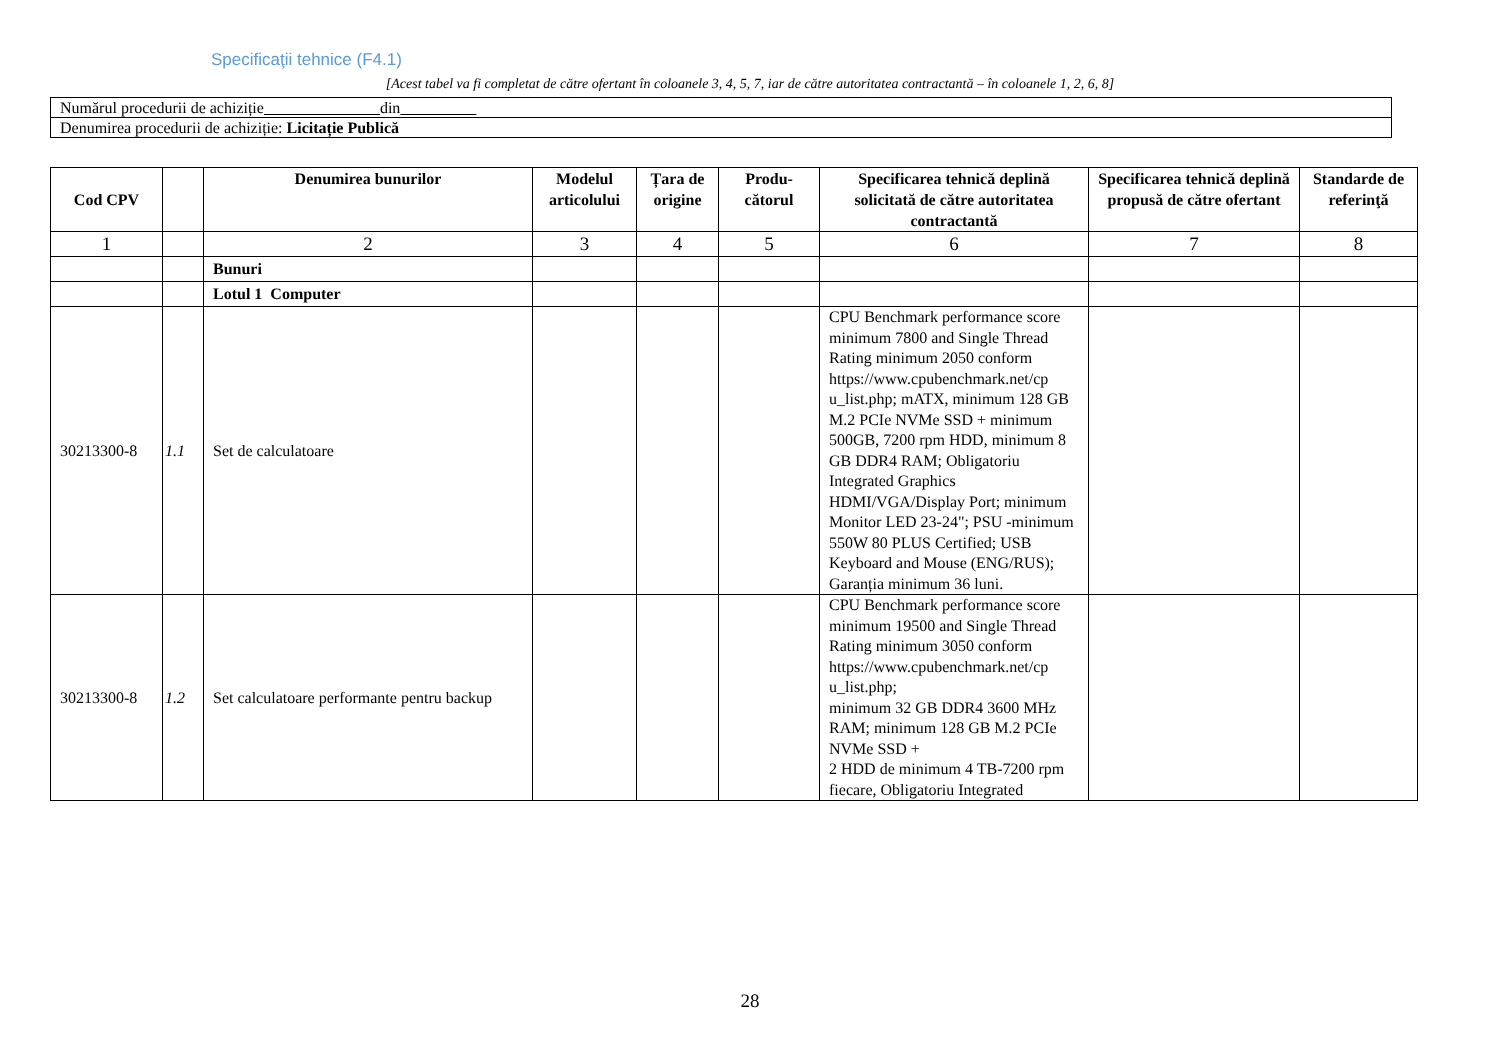Specificaţii tehnice (F4.1)
[Acest tabel va fi completat de către ofertant în coloanele 3, 4, 5, 7, iar de către autoritatea contractantă – în coloanele 1, 2, 6, 8]
| Numărul procedurii de achiziție din |
| Denumirea procedurii de achiziție: Licitație Publică |
| Cod CPV | | Denumirea bunurilor | Modelul articolului | Țara de origine | Produ-cătorul | Specificarea tehnică deplină solicitată de către autoritatea contractantă | Specificarea tehnică deplină propusă de către ofertant | Standarde de referinţă |
| --- | --- | --- | --- | --- | --- | --- | --- | --- |
| 1 | | 2 | 3 | 4 | 5 | 6 | 7 | 8 |
| | | Bunuri | | | | | | |
| | | Lotul 1 Computer | | | | | | |
| 30213300-8 | 1.1 | Set de calculatoare | | | | CPU Benchmark performance score minimum 7800 and Single Thread Rating minimum 2050 conform https://www.cpubenchmark.net/cp u_list.php; mATX, minimum 128 GB M.2 PCIe NVMe SSD + minimum 500GB, 7200 rpm HDD, minimum 8 GB DDR4 RAM; Obligatoriu Integrated Graphics HDMI/VGA/Display Port; minimum Monitor LED 23-24"; PSU -minimum 550W 80 PLUS Certified; USB Keyboard and Mouse (ENG/RUS); Garanția minimum 36 luni. | | |
| 30213300-8 | 1.2 | Set calculatoare performante pentru backup | | | | CPU Benchmark performance score minimum 19500 and Single Thread Rating minimum 3050 conform https://www.cpubenchmark.net/cp u_list.php; minimum 32 GB DDR4 3600 MHz RAM; minimum 128 GB M.2 PCIe NVMe SSD + 2 HDD de minimum 4 TB-7200 rpm fiecare, Obligatoriu Integrated | | |
28